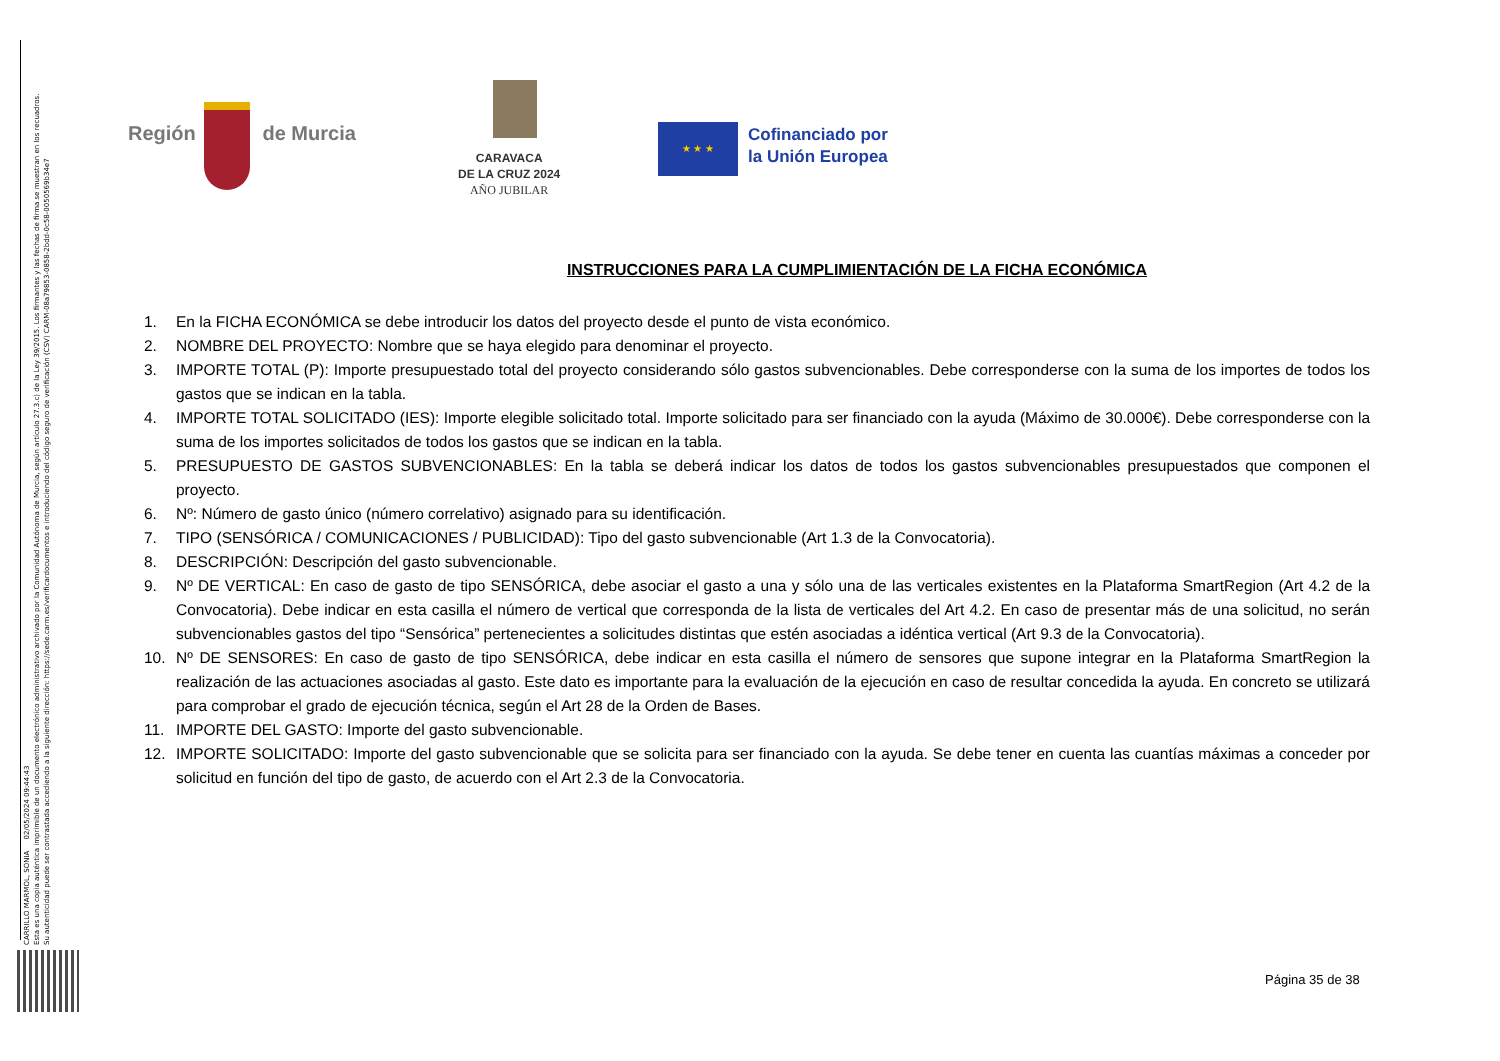CARRILLO MARMOL, SONIA 02/05/2024 09:44:43
Esta es una copia auténtica imprimible de un documento electrónico administrativo archivado por la Comunidad Autónoma de Murcia, según artículo 27.3.c) de la Ley 39/2015. Los firmantes y las fechas de firma se muestran en los recuadros.
Su autenticidad puede ser contrastada accediendo a la siguiente dirección: https://sede.carm.es/verificardocumentos e introduciendo del código seguro de verificación (CSV) CARM-08a79853-0858-2bdd-0c58-0050569b34e7
Región de Murcia
CARAVACA
DE LA CRUZ 2024
AÑO JUBILAR
★ ★ ★
Cofinanciado por
la Unión Europea
INSTRUCCIONES PARA LA CUMPLIMIENTACIÓN DE LA FICHA ECONÓMICA
1. En la FICHA ECONÓMICA se debe introducir los datos del proyecto desde el punto de vista económico.
2. NOMBRE DEL PROYECTO: Nombre que se haya elegido para denominar el proyecto.
3. IMPORTE TOTAL (P): Importe presupuestado total del proyecto considerando sólo gastos subvencionables. Debe corresponderse con la suma de los importes de todos los gastos que se indican en la tabla.
4. IMPORTE TOTAL SOLICITADO (IES): Importe elegible solicitado total. Importe solicitado para ser financiado con la ayuda (Máximo de 30.000€). Debe corresponderse con la suma de los importes solicitados de todos los gastos que se indican en la tabla.
5. PRESUPUESTO DE GASTOS SUBVENCIONABLES: En la tabla se deberá indicar los datos de todos los gastos subvencionables presupuestados que componen el proyecto.
6. Nº: Número de gasto único (número correlativo) asignado para su identificación.
7. TIPO (SENSÓRICA / COMUNICACIONES / PUBLICIDAD): Tipo del gasto subvencionable (Art 1.3 de la Convocatoria).
8. DESCRIPCIÓN: Descripción del gasto subvencionable.
9. Nº DE VERTICAL: En caso de gasto de tipo SENSÓRICA, debe asociar el gasto a una y sólo una de las verticales existentes en la Plataforma SmartRegion (Art 4.2 de la Convocatoria). Debe indicar en esta casilla el número de vertical que corresponda de la lista de verticales del Art 4.2. En caso de presentar más de una solicitud, no serán subvencionables gastos del tipo “Sensórica” pertenecientes a solicitudes distintas que estén asociadas a idéntica vertical (Art 9.3 de la Convocatoria).
10. Nº DE SENSORES: En caso de gasto de tipo SENSÓRICA, debe indicar en esta casilla el número de sensores que supone integrar en la Plataforma SmartRegion la realización de las actuaciones asociadas al gasto. Este dato es importante para la evaluación de la ejecución en caso de resultar concedida la ayuda. En concreto se utilizará para comprobar el grado de ejecución técnica, según el Art 28 de la Orden de Bases.
11. IMPORTE DEL GASTO: Importe del gasto subvencionable.
12. IMPORTE SOLICITADO: Importe del gasto subvencionable que se solicita para ser financiado con la ayuda. Se debe tener en cuenta las cuantías máximas a conceder por solicitud en función del tipo de gasto, de acuerdo con el Art 2.3 de la Convocatoria.
Página 35 de 38